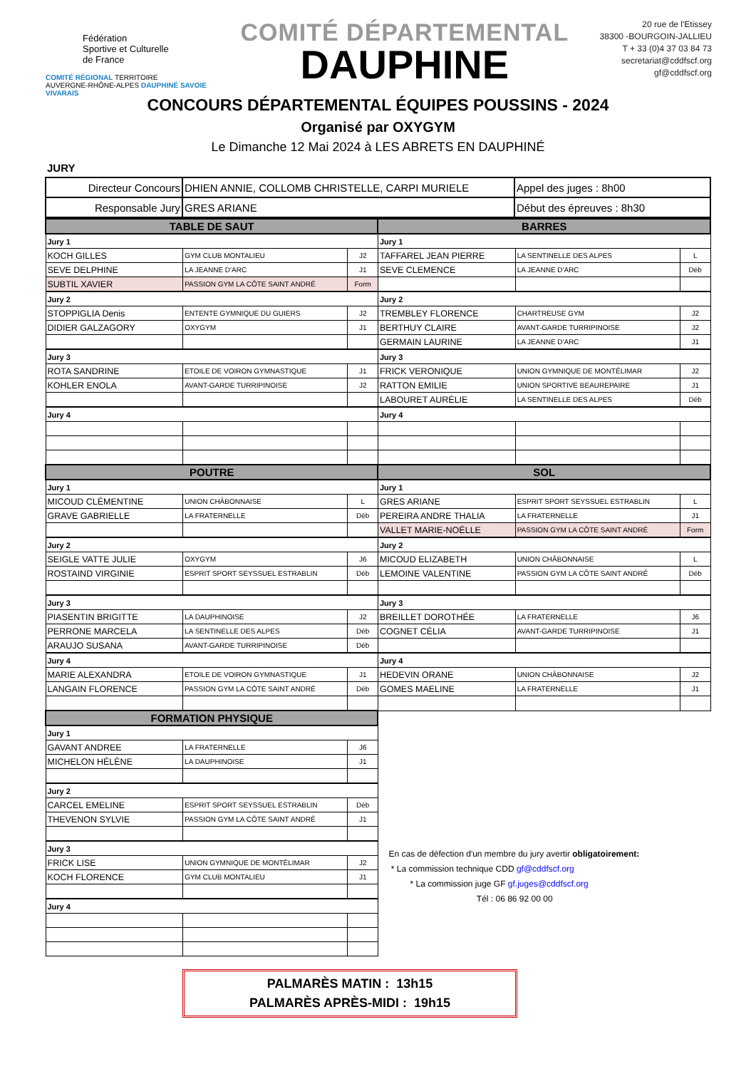Fédération
Sportive et Culturelle
de France
COMITÉ RÉGIONAL TERRITOIRE
AUVERGNE-RHÔNE-ALPES DAUPHINÉ SAVOIE VIVARAIS
COMITÉ DÉPARTEMENTAL
DAUPHINE
20 rue de l'Etissey
38300 -BOURGOIN-JALLIEU
T + 33 (0)4 37 03 84 73
secretariat@cddfscf.org
gf@cddfscf.org
CONCOURS DÉPARTEMENTAL ÉQUIPES POUSSINS - 2024
Organisé par OXYGYM
Le Dimanche 12 Mai 2024 à LES ABRETS EN DAUPHINÉ
JURY
| Directeur Concours | DHIEN ANNIE, COLLOMB CHRISTELLE, CARPI MURIELE | Appel des juges : 8h00 |
| Responsable Jury | GRES ARIANE | Début des épreuves : 8h30 |
| TABLE DE SAUT | | | BARRES | | |
| Jury 1 | | | Jury 1 | | |
| KOCH GILLES | GYM CLUB MONTALIEU | J2 | TAFFAREL JEAN PIERRE | LA SENTINELLE DES ALPES | L |
| SEVE DELPHINE | LA JEANNE D'ARC | J1 | SEVE CLEMENCE | LA JEANNE D'ARC | Déb |
| SUBTIL XAVIER | PASSION GYM LA CÔTE SAINT ANDRÉ | Form | | | |
| Jury 2 | | | Jury 2 | | |
| STOPPIGLIA Denis | ENTENTE GYMNIQUE DU GUIERS | J2 | TREMBLEY FLORENCE | CHARTREUSE GYM | J2 |
| DIDIER GALZAGORY | OXYGYM | J1 | BERTHUY CLAIRE | AVANT-GARDE TURRIPINOISE | J2 |
| | | | GERMAIN LAURINE | LA JEANNE D'ARC | J1 |
| Jury 3 | | | Jury 3 | | |
| ROTA SANDRINE | ETOILE DE VOIRON GYMNASTIQUE | J1 | FRICK VERONIQUE | UNION GYMNIQUE DE MONTÉLIMAR | J2 |
| KOHLER ENOLA | AVANT-GARDE TURRIPINOISE | J2 | RATTON EMILIE | UNION SPORTIVE BEAUREPAIRE | J1 |
| | | | LABOURET AURÉLIE | LA SENTINELLE DES ALPES | Déb |
| Jury 4 | | | Jury 4 | | |
| POUTRE | | | SOL | | |
| Jury 1 | | | Jury 1 | | |
| MICOUD CLÉMENTINE | UNION CHÂBONNAISE | L | GRES ARIANE | ESPRIT SPORT SEYSSUEL ESTRABLIN | L |
| GRAVE GABRIELLE | LA FRATERNELLE | Déb | PEREIRA ANDRE THALIA | LA FRATERNELLE | J1 |
| | | | VALLET MARIE-NOËLLE | PASSION GYM LA CÔTE SAINT ANDRÉ | Form |
| Jury 2 | | | Jury 2 | | |
| SEIGLE VATTE JULIE | OXYGYM | J6 | MICOUD ELIZABETH | UNION CHÂBONNAISE | L |
| ROSTAIND VIRGINIE | ESPRIT SPORT SEYSSUEL ESTRABLIN | Déb | LEMOINE VALENTINE | PASSION GYM LA CÔTE SAINT ANDRÉ | Déb |
| Jury 3 | | | Jury 3 | | |
| PIASENTIN BRIGITTE | LA DAUPHINOISE | J2 | BREILLET DOROTHÉE | LA FRATERNELLE | J6 |
| PERRONE MARCELA | LA SENTINELLE DES ALPES | Déb | COGNET CÉLIA | AVANT-GARDE TURRIPINOISE | J1 |
| ARAUJO SUSANA | AVANT-GARDE TURRIPINOISE | Déb | | | |
| Jury 4 | | | Jury 4 | | |
| MARIE ALEXANDRA | ETOILE DE VOIRON GYMNASTIQUE | J1 | HEDEVIN ORANE | UNION CHÂBONNAISE | J2 |
| LANGAIN FLORENCE | PASSION GYM LA CÔTE SAINT ANDRÉ | Déb | GOMES MAELINE | LA FRATERNELLE | J1 |
| FORMATION PHYSIQUE | | | En cas de défection d'un membre du jury avertir obligatoirement: * La commission technique CDD gf@cddfscf.org * La commission juge GF gf.juges@cddfscf.org Tél : 06 86 92 00 00 | | |
| Jury 1 | | | | | |
| GAVANT ANDREE | LA FRATERNELLE | J6 | | | |
| MICHELON HÉLÈNE | LA DAUPHINOISE | J1 | | | |
| Jury 2 | | | | | |
| CARCEL EMELINE | ESPRIT SPORT SEYSSUEL ESTRABLIN | Déb | | | |
| THEVENON SYLVIE | PASSION GYM LA CÔTE SAINT ANDRÉ | J1 | | | |
| Jury 3 | | | | | |
| FRICK LISE | UNION GYMNIQUE DE MONTÉLIMAR | J2 | | | |
| KOCH FLORENCE | GYM CLUB MONTALIEU | J1 | | | |
| Jury 4 | | | | | |
PALMARÈS MATIN : 13h15
PALMARÈS APRÈS-MIDI : 19h15